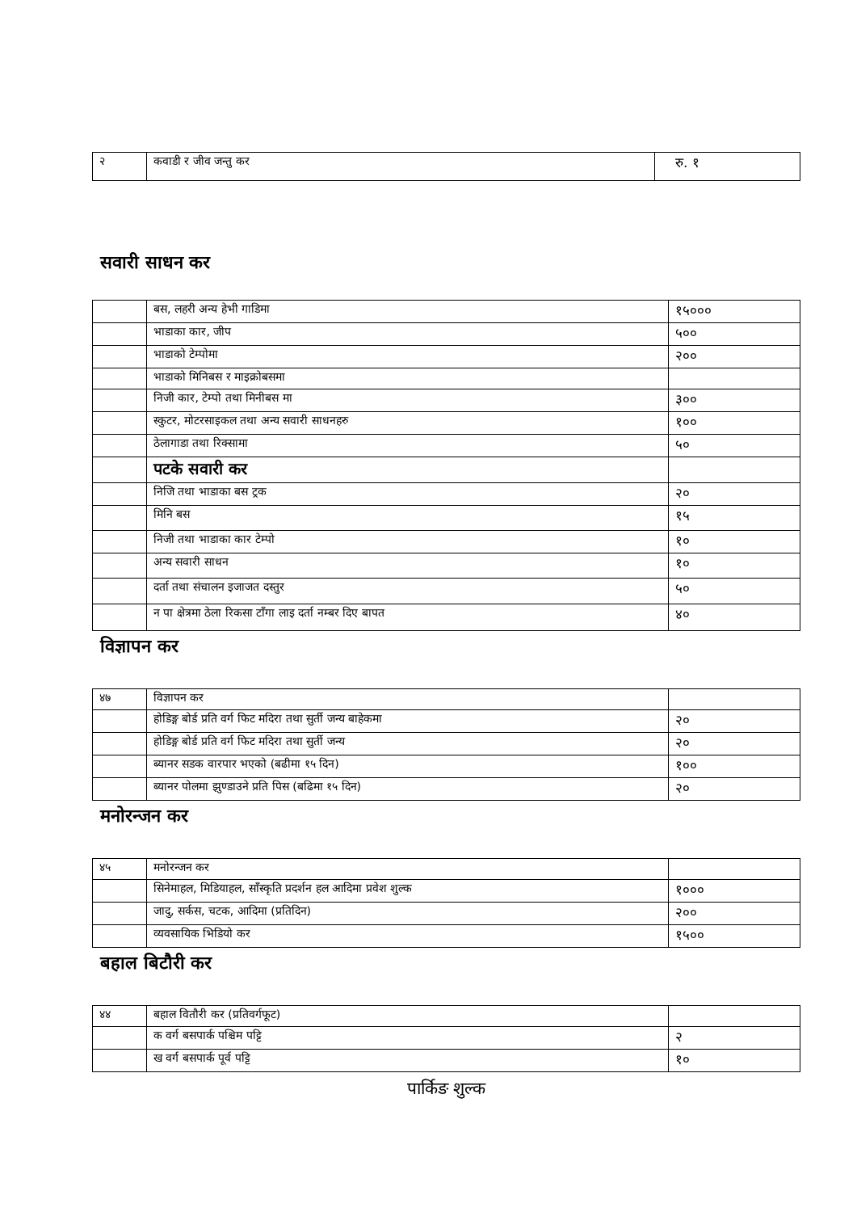| २ | कवाडी र जीव जन्तु कर | रु. १ |
सवारी साधन कर
| | बस, लहरी अन्य हेभी गाडिमा | १५००० |
| | भाडाका कार, जीप | ५०० |
| | भाडाको टेम्पोमा | २०० |
| | भाडाको मिनिबस र माइक्रोबसमा | |
| | निजी कार, टेम्पो तथा मिनीबस मा | ३०० |
| | स्कुटर, मोटरसाइकल तथा अन्य सवारी साधनहरु | १०० |
| | ठेलागाडा तथा रिक्सामा | ५० |
| | पटके सवारी कर | |
| | निजि तथा भाडाका बस ट्रक | २० |
| | मिनि बस | १५ |
| | निजी तथा भाडाका कार टेम्पो | १० |
| | अन्य सवारी साधन | १० |
| | दर्ता तथा संचालन इजाजत दस्तुर | ५० |
| | न पा क्षेत्रमा ठेला रिकसा टाँगा लाइ दर्ता नम्बर दिए बापत | ४० |
विज्ञापन कर
| ४७ | विज्ञापन कर | |
| | होडिङ्ग बोर्ड प्रति वर्ग फिट मदिरा तथा सुर्ती जन्य बाहेकमा | २० |
| | होडिङ्ग बोर्ड प्रति वर्ग फिट मदिरा तथा सुर्ती जन्य | २० |
| | ब्यानर सडक वारपार भएको (बढीमा १५ दिन) | १०० |
| | ब्यानर पोलमा झुण्डाउने प्रति पिस (बढिमा १५ दिन) | २० |
मनोरन्जन कर
| ४५ | मनोरन्जन कर | |
| | सिनेमाहल, मिडियाहल, साँस्कृति प्रदर्शन हल आदिमा प्रवेश शुल्क | १००० |
| | जादु, सर्कस, चटक, आदिमा (प्रतिदिन) | २०० |
| | व्यवसायिक भिडियो कर | १५०० |
बहाल बिटौरी कर
| ४४ | बहाल वितौरी कर (प्रतिवर्गफूट) | |
| | क वर्ग बसपार्क पश्चिम पट्टि | २ |
| | ख वर्ग बसपार्क पूर्व पट्टि | १० |
पार्किङ शुल्क